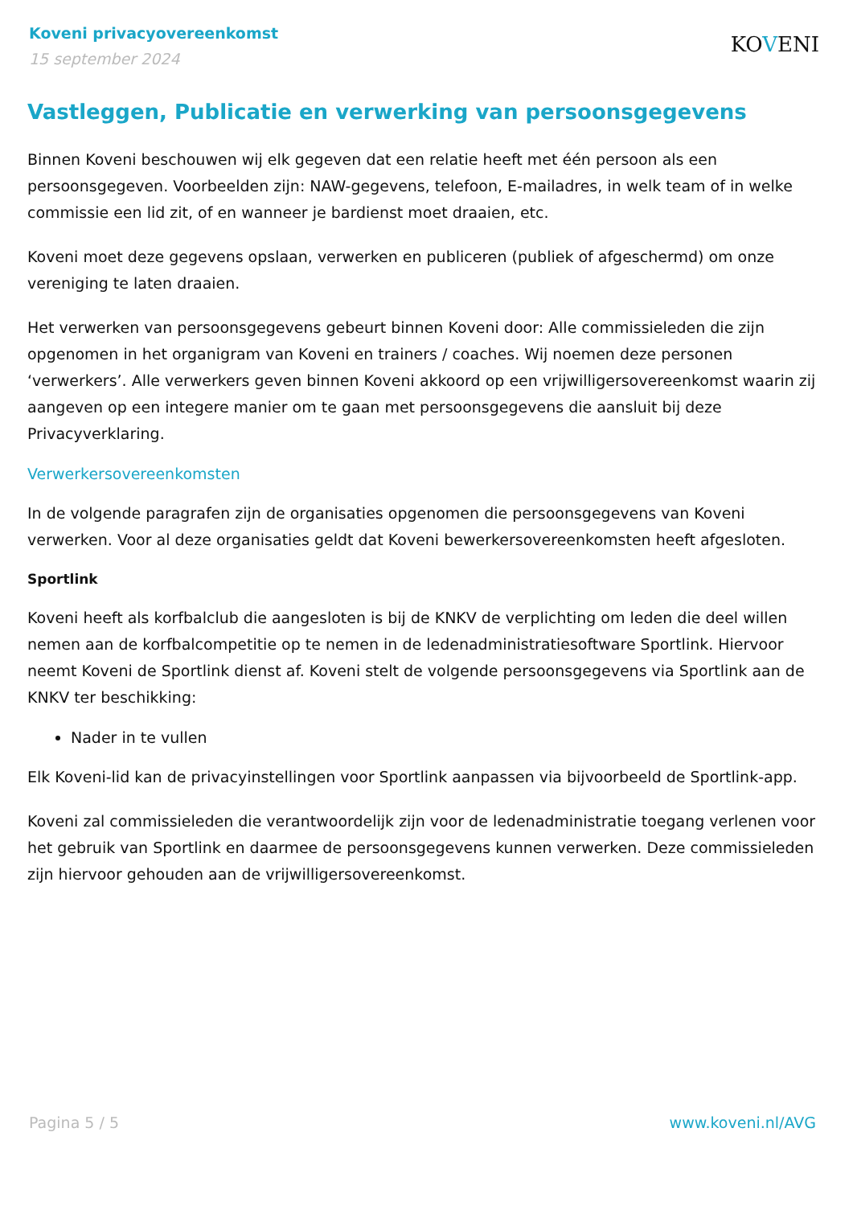Koveni privacyovereenkomst
15 september 2024
KOVENI
Vastleggen, Publicatie en verwerking van persoonsgegevens
Binnen Koveni beschouwen wij elk gegeven dat een relatie heeft met één persoon als een persoonsgegeven. Voorbeelden zijn: NAW-gegevens, telefoon, E-mailadres, in welk team of in welke commissie een lid zit, of en wanneer je bardienst moet draaien, etc.
Koveni moet deze gegevens opslaan, verwerken en publiceren (publiek of afgeschermd) om onze vereniging te laten draaien.
Het verwerken van persoonsgegevens gebeurt binnen Koveni door: Alle commissieleden die zijn opgenomen in het organigram van Koveni en trainers / coaches. Wij noemen deze personen ‘verwerkers’. Alle verwerkers geven binnen Koveni akkoord op een vrijwilligersovereenkomst waarin zij aangeven op een integere manier om te gaan met persoonsgegevens die aansluit bij deze Privacyverklaring.
Verwerkersovereenkomsten
In de volgende paragrafen zijn de organisaties opgenomen die persoonsgegevens van Koveni verwerken. Voor al deze organisaties geldt dat Koveni bewerkersovereenkomsten heeft afgesloten.
Sportlink
Koveni heeft als korfbalclub die aangesloten is bij de KNKV de verplichting om leden die deel willen nemen aan de korfbalcompetitie op te nemen in de ledenadministratiesoftware Sportlink. Hiervoor neemt Koveni de Sportlink dienst af. Koveni stelt de volgende persoonsgegevens via Sportlink aan de KNKV ter beschikking:
Nader in te vullen
Elk Koveni-lid kan de privacyinstellingen voor Sportlink aanpassen via bijvoorbeeld de Sportlink-app.
Koveni zal commissieleden die verantwoordelijk zijn voor de ledenadministratie toegang verlenen voor het gebruik van Sportlink en daarmee de persoonsgegevens kunnen verwerken. Deze commissieleden zijn hiervoor gehouden aan de vrijwilligersovereenkomst.
Pagina 5 / 5 www.koveni.nl/AVG